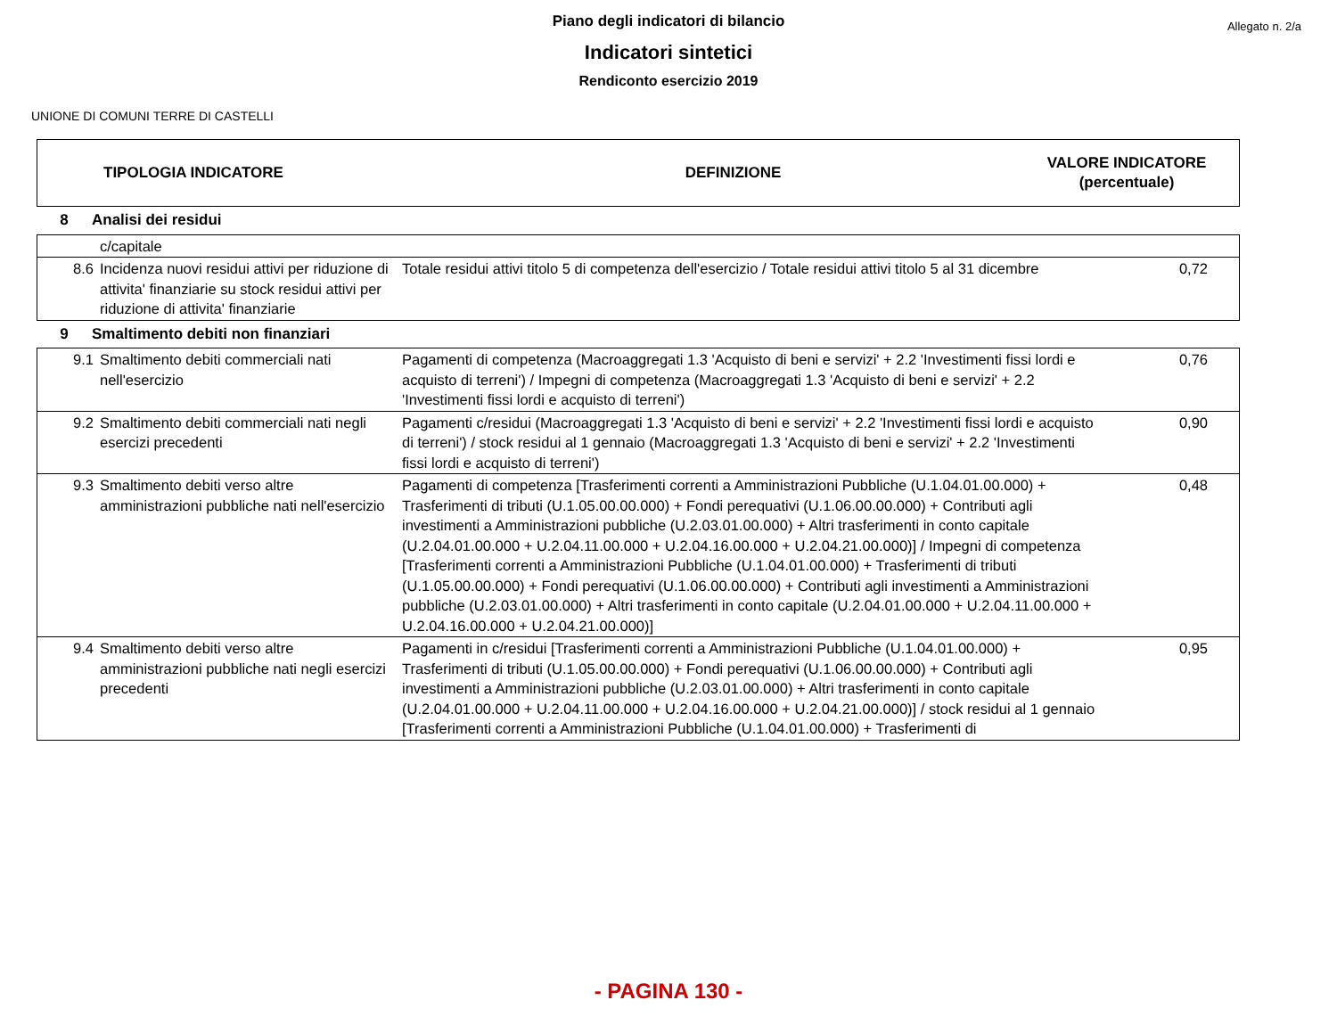Allegato n. 2/a
Piano degli indicatori di bilancio
Indicatori sintetici
Rendiconto esercizio 2019
UNIONE DI COMUNI TERRE DI CASTELLI
| TIPOLOGIA INDICATORE | DEFINIZIONE | VALORE INDICATORE (percentuale) |
| 8 | Analisi dei residui |
| | c/capitale | | |
| 8.6 | Incidenza nuovi residui attivi per riduzione di attivita' finanziarie su stock residui attivi per riduzione di attivita' finanziarie | Totale residui attivi titolo 5 di competenza dell'esercizio / Totale residui attivi titolo 5 al 31 dicembre | 0,72 |
| 9 | Smaltimento debiti non finanziari |
| 9.1 | Smaltimento debiti commerciali nati nell'esercizio | Pagamenti di competenza (Macroaggregati 1.3 'Acquisto di beni e servizi' + 2.2 'Investimenti fissi lordi e acquisto di terreni') / Impegni di competenza (Macroaggregati 1.3 'Acquisto di beni e servizi' + 2.2 'Investimenti fissi lordi e acquisto di terreni') | 0,76 |
| 9.2 | Smaltimento debiti commerciali nati negli esercizi precedenti | Pagamenti c/residui (Macroaggregati 1.3 'Acquisto di beni e servizi' + 2.2 'Investimenti fissi lordi e acquisto di terreni') / stock residui al 1 gennaio (Macroaggregati 1.3 'Acquisto di beni e servizi' + 2.2 'Investimenti fissi lordi e acquisto di terreni') | 0,90 |
| 9.3 | Smaltimento debiti verso altre amministrazioni pubbliche nati nell'esercizio | Pagamenti di competenza [Trasferimenti correnti a Amministrazioni Pubbliche (U.1.04.01.00.000) + Trasferimenti di tributi (U.1.05.00.00.000) + Fondi perequativi (U.1.06.00.00.000) + Contributi agli investimenti a Amministrazioni pubbliche (U.2.03.01.00.000) + Altri trasferimenti in conto capitale (U.2.04.01.00.000 + U.2.04.11.00.000 + U.2.04.16.00.000 + U.2.04.21.00.000)] / Impegni di competenza [Trasferimenti correnti a Amministrazioni Pubbliche (U.1.04.01.00.000) + Trasferimenti di tributi (U.1.05.00.00.000) + Fondi perequativi (U.1.06.00.00.000) + Contributi agli investimenti a Amministrazioni pubbliche (U.2.03.01.00.000) + Altri trasferimenti in conto capitale (U.2.04.01.00.000 + U.2.04.11.00.000 + U.2.04.16.00.000 + U.2.04.21.00.000)] | 0,48 |
| 9.4 | Smaltimento debiti verso altre amministrazioni pubbliche nati negli esercizi precedenti | Pagamenti in c/residui [Trasferimenti correnti a Amministrazioni Pubbliche (U.1.04.01.00.000) + Trasferimenti di tributi (U.1.05.00.00.000) + Fondi perequativi (U.1.06.00.00.000) + Contributi agli investimenti a Amministrazioni pubbliche (U.2.03.01.00.000) + Altri trasferimenti in conto capitale (U.2.04.01.00.000 + U.2.04.11.00.000 + U.2.04.16.00.000 + U.2.04.21.00.000)] / stock residui al 1 gennaio [Trasferimenti correnti a Amministrazioni Pubbliche (U.1.04.01.00.000) + Trasferimenti di | 0,95 |
- PAGINA 130 -